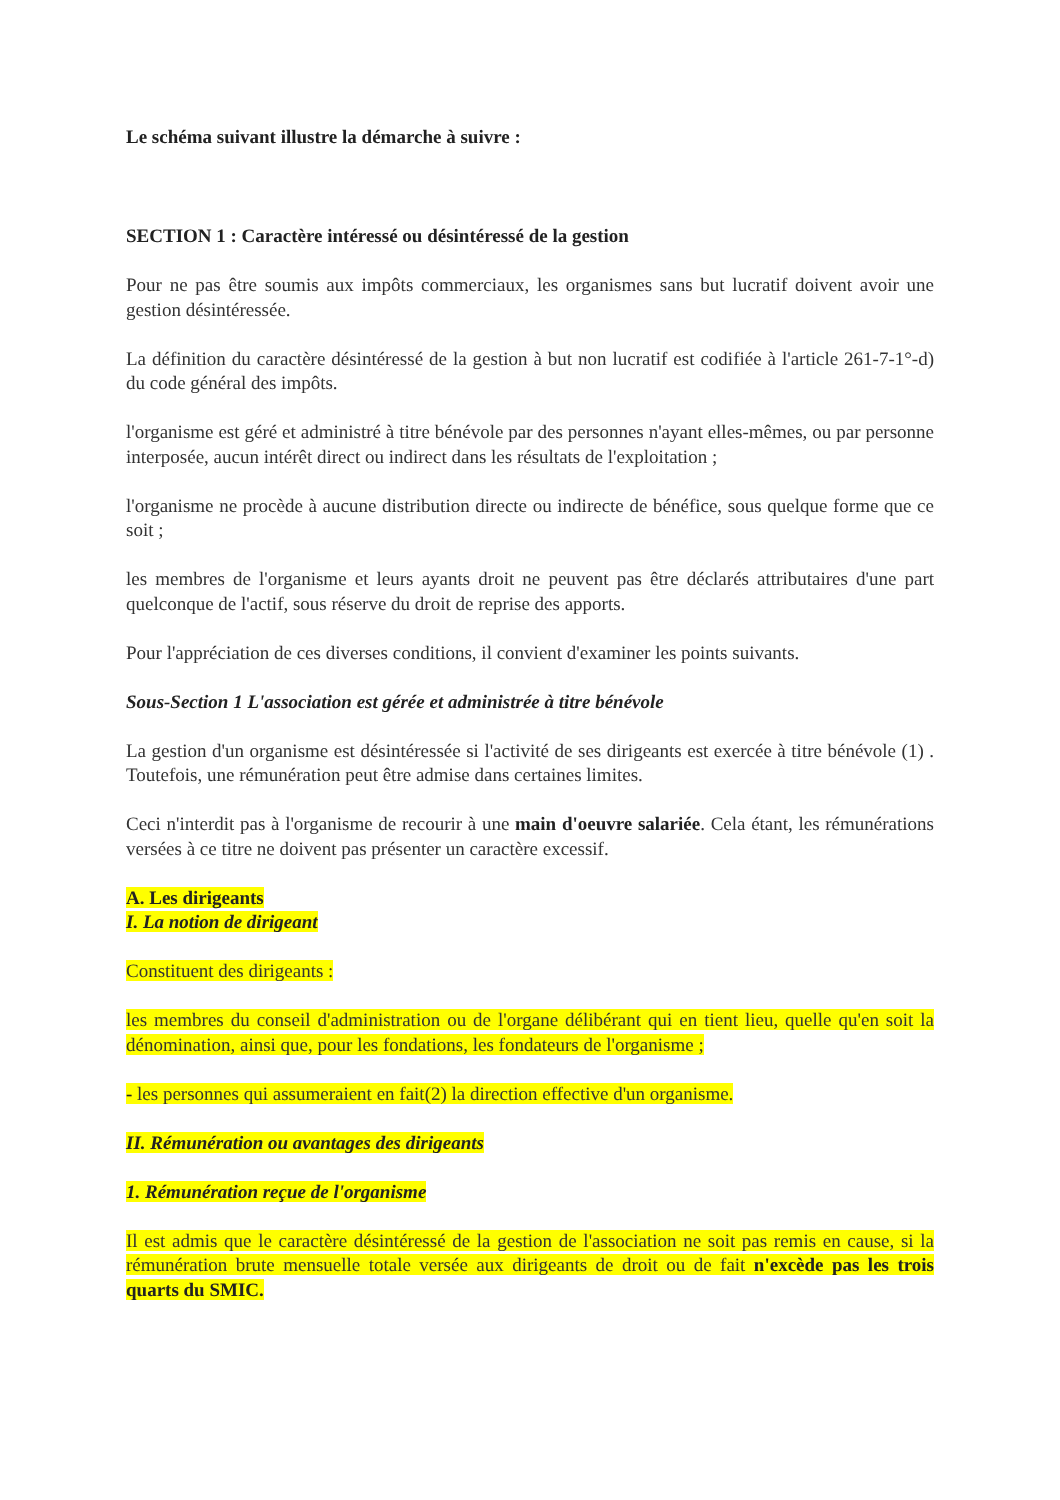Le schéma suivant illustre la démarche à suivre :
SECTION 1 : Caractère intéressé ou désintéressé de la gestion
Pour ne pas être soumis aux impôts commerciaux, les organismes sans but lucratif doivent avoir une gestion désintéressée.
La définition du caractère désintéressé de la gestion à but non lucratif est codifiée à l'article 261-7-1°-d) du code général des impôts.
l'organisme est géré et administré à titre bénévole par des personnes n'ayant elles-mêmes, ou par personne interposée, aucun intérêt direct ou indirect dans les résultats de l'exploitation ;
l'organisme ne procède à aucune distribution directe ou indirecte de bénéfice, sous quelque forme que ce soit ;
les membres de l'organisme et leurs ayants droit ne peuvent pas être déclarés attributaires d'une part quelconque de l'actif, sous réserve du droit de reprise des apports.
Pour l'appréciation de ces diverses conditions, il convient d'examiner les points suivants.
Sous-Section 1 L'association est gérée et administrée à titre bénévole
La gestion d'un organisme est désintéressée si l'activité de ses dirigeants est exercée à titre bénévole (1) . Toutefois, une rémunération peut être admise dans certaines limites.
Ceci n'interdit pas à l'organisme de recourir à une main d'oeuvre salariée. Cela étant, les rémunérations versées à ce titre ne doivent pas présenter un caractère excessif.
A. Les dirigeants
I. La notion de dirigeant
Constituent des dirigeants :
les membres du conseil d'administration ou de l'organe délibérant qui en tient lieu, quelle qu'en soit la dénomination, ainsi que, pour les fondations, les fondateurs de l'organisme ;
- les personnes qui assumeraient en fait(2) la direction effective d'un organisme.
II. Rémunération ou avantages des dirigeants
1. Rémunération reçue de l'organisme
Il est admis que le caractère désintéressé de la gestion de l'association ne soit pas remis en cause, si la rémunération brute mensuelle totale versée aux dirigeants de droit ou de fait n'excède pas les trois quarts du SMIC.